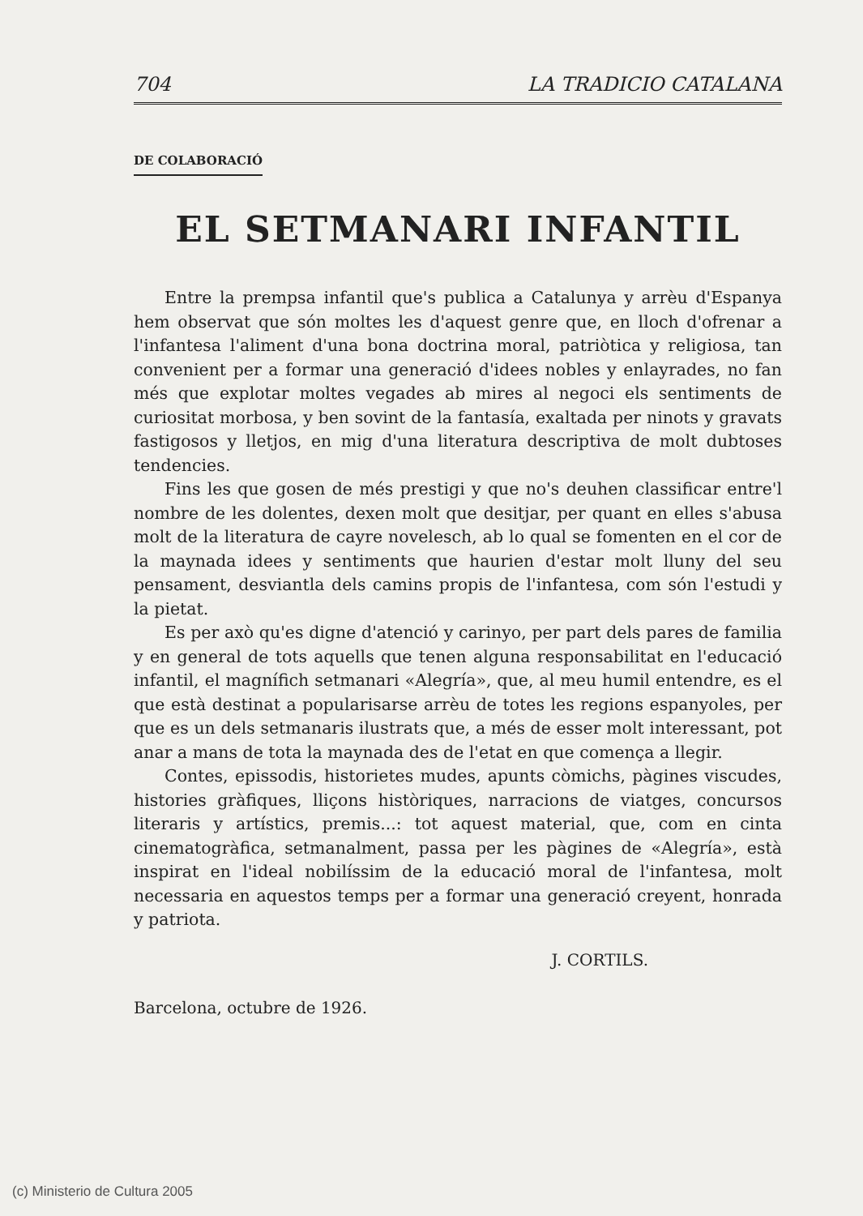704 LA TRADICIO CATALANA
DE COLABORACIÓ
EL SETMANARI INFANTIL
Entre la prempsa infantil que's publica a Catalunya y arrèu d'Espanya hem observat que són moltes les d'aquest genre que, en lloch d'ofrenar a l'infantesa l'aliment d'una bona doctrina moral, patriòtica y religiosa, tan convenient per a formar una generació d'idees nobles y enlayrades, no fan més que explotar moltes vegades ab mires al negoci els sentiments de curiositat morbosa, y ben sovint de la fantasía, exaltada per ninots y gravats fastigosos y lletjos, en mig d'una literatura descriptiva de molt dubtoses tendencies.
Fins les que gosen de més prestigi y que no's deuhen classificar entre'l nombre de les dolentes, dexen molt que desitjar, per quant en elles s'abusa molt de la literatura de cayre novelesch, ab lo qual se fomenten en el cor de la maynada idees y sentiments que haurien d'estar molt lluny del seu pensament, desviantla dels camins propis de l'infantesa, com són l'estudi y la pietat.
Es per axò qu'es digne d'atenció y carinyo, per part dels pares de familia y en general de tots aquells que tenen alguna responsabilitat en l'educació infantil, el magnífich setmanari «Alegría», que, al meu humil entendre, es el que està destinat a popularisarse arrèu de totes les regions espanyoles, per que es un dels setmanaris ilustrats que, a més de esser molt interessant, pot anar a mans de tota la maynada des de l'etat en que comença a llegir.
Contes, epissodis, historietes mudes, apunts còmichs, pàgines viscudes, histories gràfiques, lliçons històriques, narracions de viatges, concursos literaris y artístics, premis...: tot aquest material, que, com en cinta cinematogràfica, setmanalment, passa per les pàgines de «Alegría», està inspirat en l'ideal nobilíssim de la educació moral de l'infantesa, molt necessaria en aquestos temps per a formar una generació creyent, honrada y patriota.
J. CORTILS.
Barcelona, octubre de 1926.
(c) Ministerio de Cultura 2005